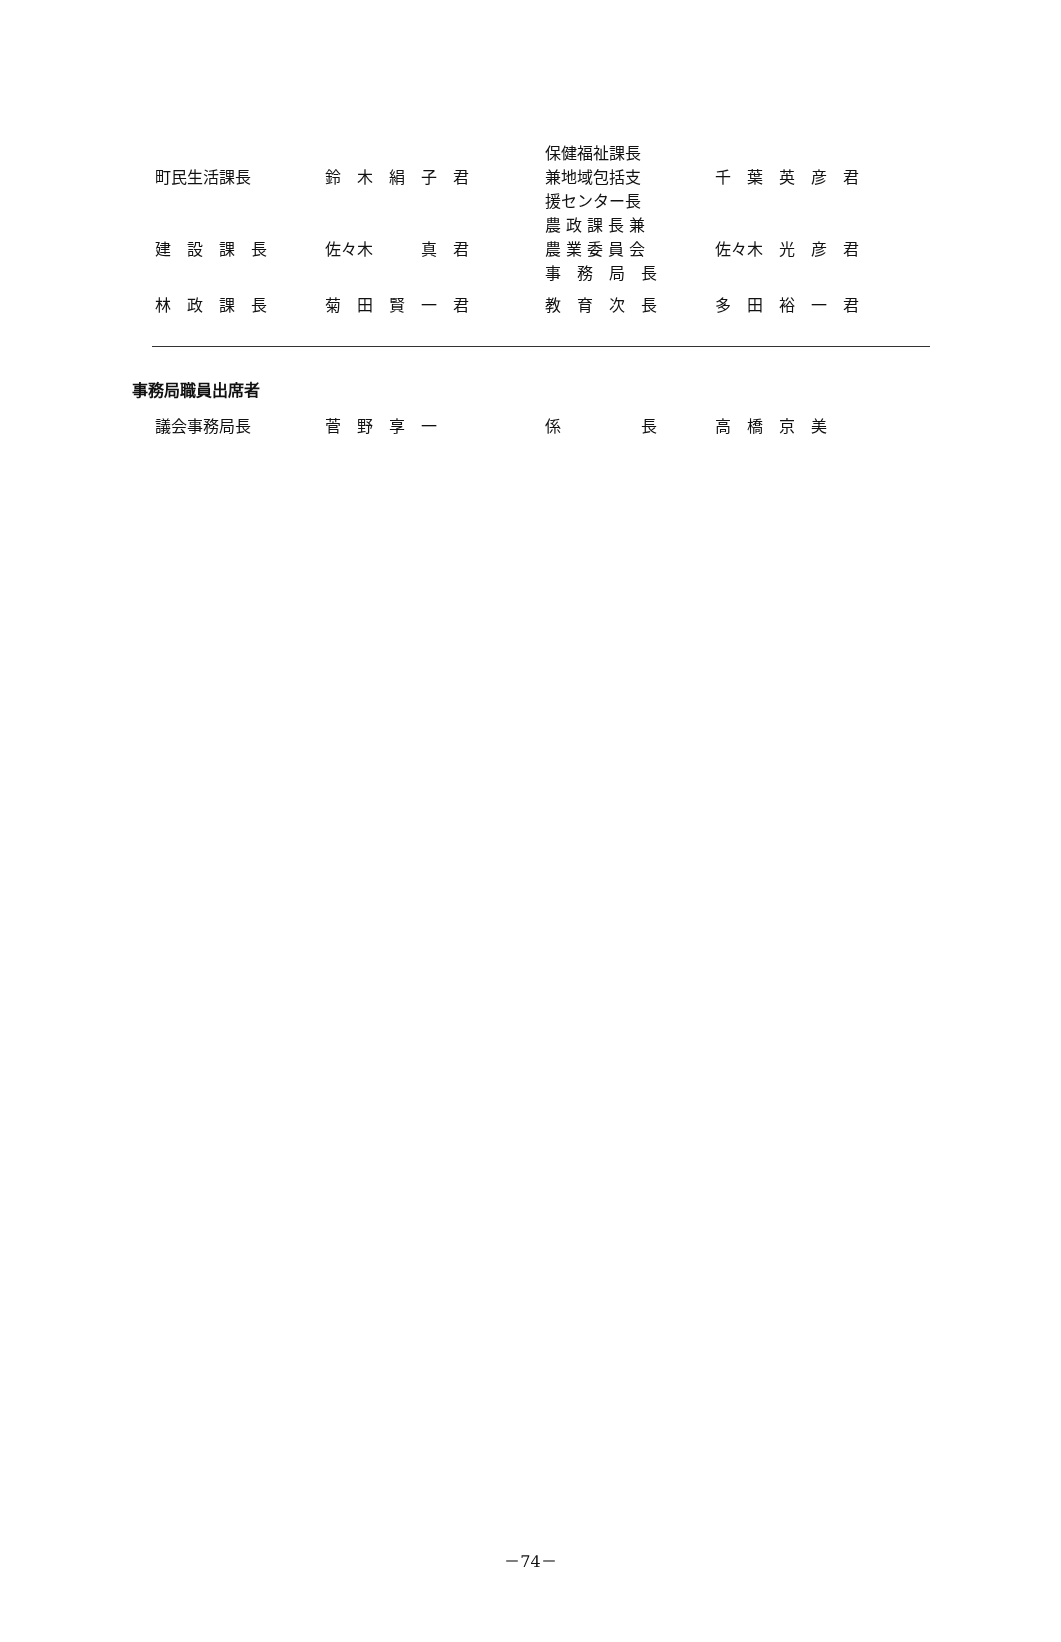| 町民生活課長 | 鈴 木 絹 子 君 | 保健福祉課長 兼地域包括支 援センター長 | 千 葉 英 彦 君 |
| 建 設 課 長 | 佐々木 真 君 | 農 政 課 長 兼 農 業 委 員 会 事 務 局 長 | 佐々木 光 彦 君 |
| 林 政 課 長 | 菊 田 賢 一 君 | 教 育 次 長 | 多 田 裕 一 君 |
事務局職員出席者
| 議会事務局長 | 菅 野 享 一 | 係 長 | 高 橋 京 美 |
－74－